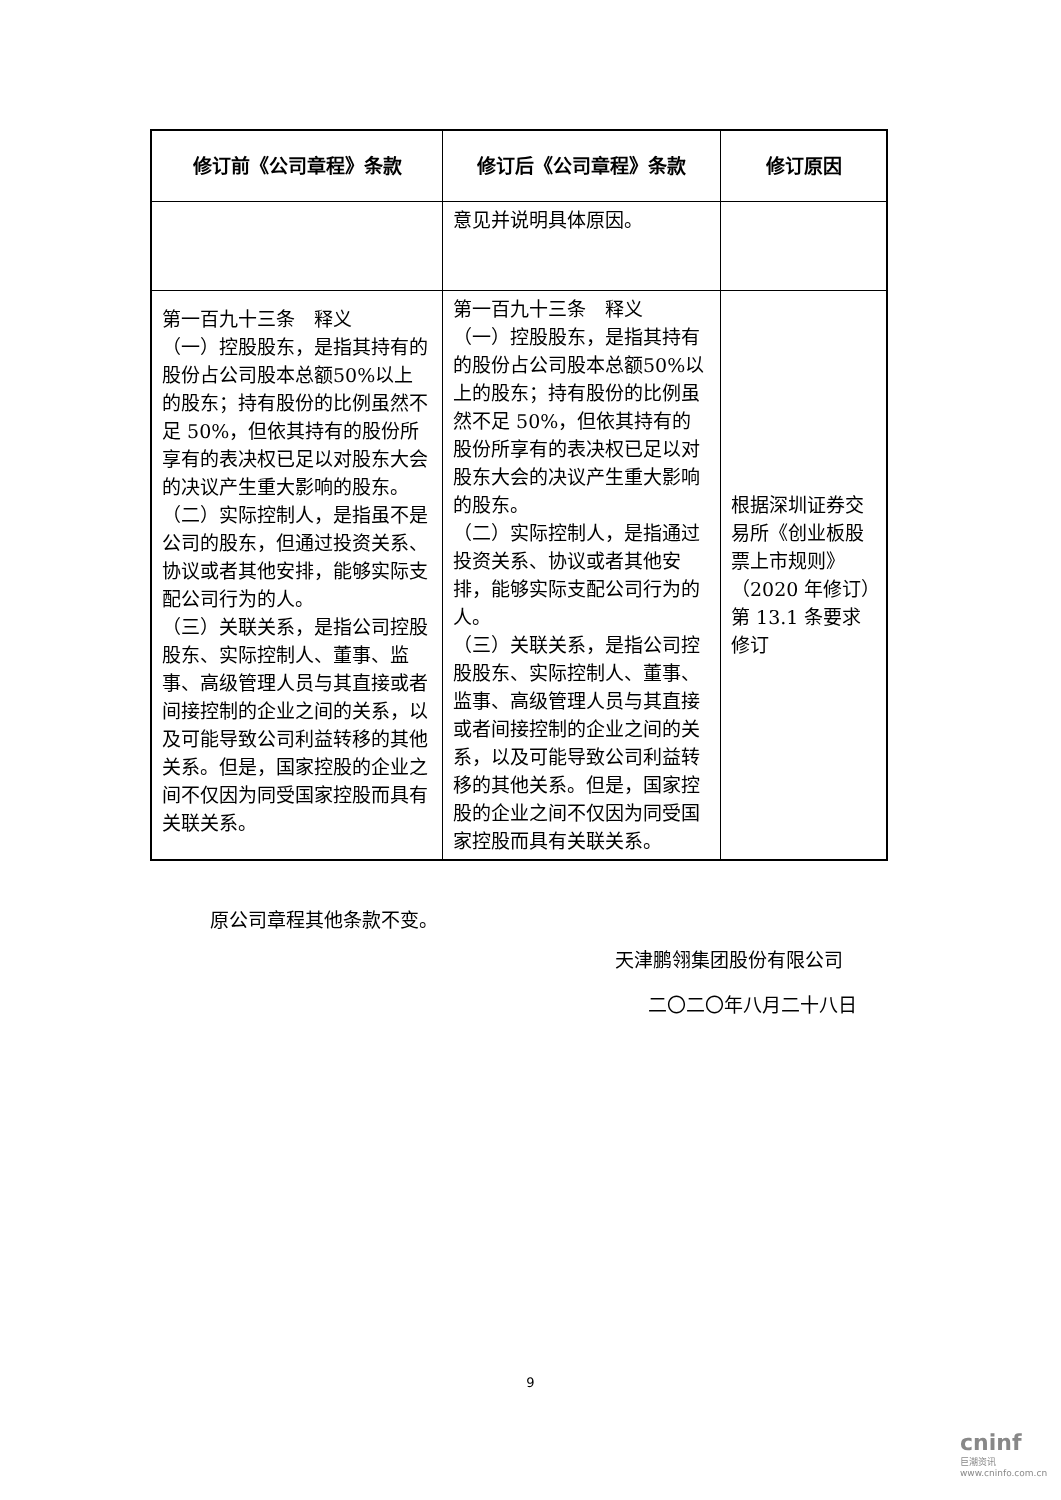| 修订前《公司章程》条款 | 修订后《公司章程》条款 | 修订原因 |
| --- | --- | --- |
| | 意见并说明具体原因。 | |
| 第一百九十三条 释义 （一）控股股东，是指其持有的股份占公司股本总额50%以上的股东；持有股份的比例虽然不足 50%，但依其持有的股份所享有的表决权已足以对股东大会的决议产生重大影响的股东。 （二）实际控制人，是指虽不是公司的股东，但通过投资关系、协议或者其他安排，能够实际支配公司行为的人。 （三）关联关系，是指公司控股股东、实际控制人、董事、监事、高级管理人员与其直接或者间接控制的企业之间的关系，以及可能导致公司利益转移的其他关系。但是，国家控股的企业之间不仅因为同受国家控股而具有关联关系。 | 第一百九十三条 释义 （一）控股股东，是指其持有的股份占公司股本总额50%以上的股东；持有股份的比例虽然不足 50%，但依其持有的股份所享有的表决权已足以对股东大会的决议产生重大影响的股东。 （二）实际控制人，是指通过投资关系、协议或者其他安排，能够实际支配公司行为的人。 （三）关联关系，是指公司控股股东、实际控制人、董事、监事、高级管理人员与其直接或者间接控制的企业之间的关系，以及可能导致公司利益转移的其他关系。但是，国家控股的企业之间不仅因为同受国家控股而具有关联关系。 | 根据深圳证券交易所《创业板股票上市规则》（2020 年修订）第 13.1 条要求修订 |
原公司章程其他条款不变。
天津鹏翎集团股份有限公司
二〇二〇年八月二十八日
9
cninf
巨潮资讯
www.cninfo.com.cn